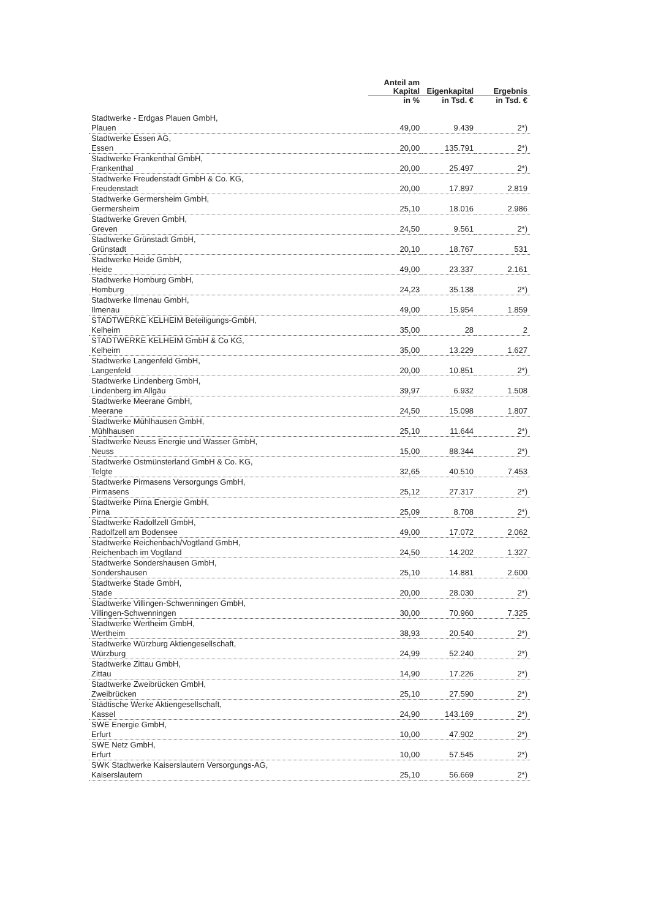| | Anteil am Kapital | Eigenkapital | Ergebnis |
| --- | --- | --- | --- |
| | in % | in Tsd. € | in Tsd. € |
| Stadtwerke - Erdgas Plauen GmbH, Plauen | 49,00 | 9.439 | 2*) |
| Stadtwerke Essen AG, Essen | 20,00 | 135.791 | 2*) |
| Stadtwerke Frankenthal GmbH, Frankenthal | 20,00 | 25.497 | 2*) |
| Stadtwerke Freudenstadt GmbH & Co. KG, Freudenstadt | 20,00 | 17.897 | 2.819 |
| Stadtwerke Germersheim GmbH, Germersheim | 25,10 | 18.016 | 2.986 |
| Stadtwerke Greven GmbH, Greven | 24,50 | 9.561 | 2*) |
| Stadtwerke Grünstadt GmbH, Grünstadt | 20,10 | 18.767 | 531 |
| Stadtwerke Heide GmbH, Heide | 49,00 | 23.337 | 2.161 |
| Stadtwerke Homburg GmbH, Homburg | 24,23 | 35.138 | 2*) |
| Stadtwerke Ilmenau GmbH, Ilmenau | 49,00 | 15.954 | 1.859 |
| STADTWERKE KELHEIM Beteiligungs-GmbH, Kelheim | 35,00 | 28 | 2 |
| STADTWERKE KELHEIM GmbH & Co KG, Kelheim | 35,00 | 13.229 | 1.627 |
| Stadtwerke Langenfeld GmbH, Langenfeld | 20,00 | 10.851 | 2*) |
| Stadtwerke Lindenberg GmbH, Lindenberg im Allgäu | 39,97 | 6.932 | 1.508 |
| Stadtwerke Meerane GmbH, Meerane | 24,50 | 15.098 | 1.807 |
| Stadtwerke Mühlhausen GmbH, Mühlhausen | 25,10 | 11.644 | 2*) |
| Stadtwerke Neuss Energie und Wasser GmbH, Neuss | 15,00 | 88.344 | 2*) |
| Stadtwerke Ostmünsterland GmbH & Co. KG, Telgte | 32,65 | 40.510 | 7.453 |
| Stadtwerke Pirmasens Versorgungs GmbH, Pirmasens | 25,12 | 27.317 | 2*) |
| Stadtwerke Pirna Energie GmbH, Pirna | 25,09 | 8.708 | 2*) |
| Stadtwerke Radolfzell GmbH, Radolfzell am Bodensee | 49,00 | 17.072 | 2.062 |
| Stadtwerke Reichenbach/Vogtland GmbH, Reichenbach im Vogtland | 24,50 | 14.202 | 1.327 |
| Stadtwerke Sondershausen GmbH, Sondershausen | 25,10 | 14.881 | 2.600 |
| Stadtwerke Stade GmbH, Stade | 20,00 | 28.030 | 2*) |
| Stadtwerke Villingen-Schwenningen GmbH, Villingen-Schwenningen | 30,00 | 70.960 | 7.325 |
| Stadtwerke Wertheim GmbH, Wertheim | 38,93 | 20.540 | 2*) |
| Stadtwerke Würzburg Aktiengesellschaft, Würzburg | 24,99 | 52.240 | 2*) |
| Stadtwerke Zittau GmbH, Zittau | 14,90 | 17.226 | 2*) |
| Stadtwerke Zweibrücken GmbH, Zweibrücken | 25,10 | 27.590 | 2*) |
| Städtische Werke Aktiengesellschaft, Kassel | 24,90 | 143.169 | 2*) |
| SWE Energie GmbH, Erfurt | 10,00 | 47.902 | 2*) |
| SWE Netz GmbH, Erfurt | 10,00 | 57.545 | 2*) |
| SWK Stadtwerke Kaiserslautern Versorgungs-AG, Kaiserslautern | 25,10 | 56.669 | 2*) |